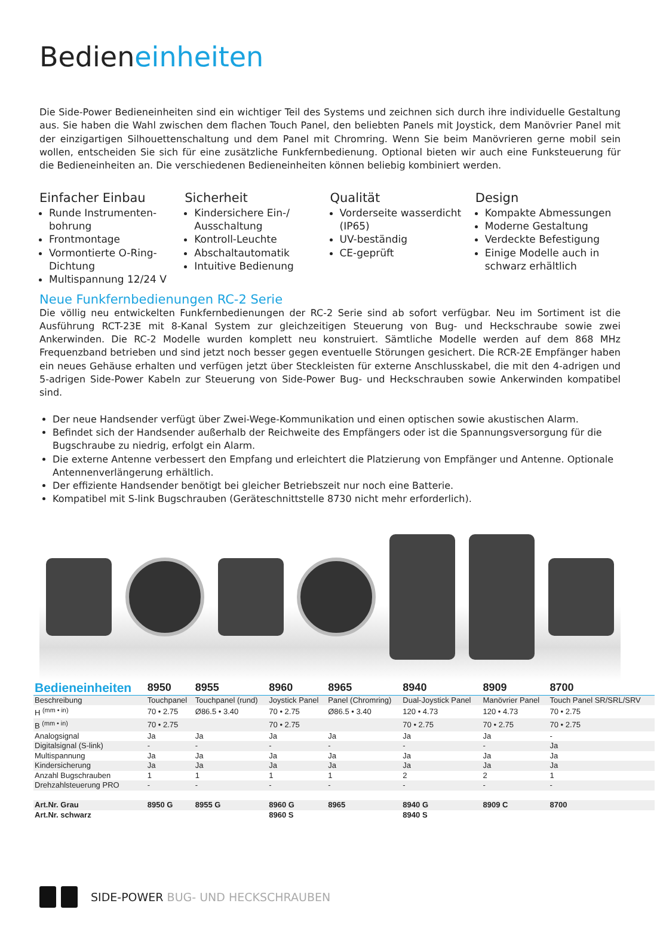Bedieneinheiten
Die Side-Power Bedieneinheiten sind ein wichtiger Teil des Systems und zeichnen sich durch ihre individuelle Gestaltung aus. Sie haben die Wahl zwischen dem flachen Touch Panel, den beliebten Panels mit Joystick, dem Manövrier Panel mit der einzigartigen Silhouettenschaltung und dem Panel mit Chromring. Wenn Sie beim Manövrieren gerne mobil sein wollen, entscheiden Sie sich für eine zusätzliche Funkfernbedienung. Optional bieten wir auch eine Funksteuerung für die Bedieneinheiten an. Die verschiedenen Bedieneinheiten können beliebig kombiniert werden.
Einfacher Einbau
Runde Instrumenten-bohrung
Frontmontage
Vormontierte O-Ring-Dichtung
Multispannung 12/24 V
Sicherheit
Kindersichere Ein-/ Ausschaltung
Kontroll-Leuchte
Abschaltautomatik
Intuitive Bedienung
Qualität
Vorderseite wasserdicht (IP65)
UV-beständig
CE-geprüft
Design
Kompakte Abmessungen
Moderne Gestaltung
Verdeckte Befestigung
Einige Modelle auch in schwarz erhältlich
Neue Funkfernbedienungen RC-2 Serie
Die völlig neu entwickelten Funkfernbedienungen der RC-2 Serie sind ab sofort verfügbar. Neu im Sortiment ist die Ausführung RCT-23E mit 8-Kanal System zur gleichzeitigen Steuerung von Bug- und Heckschraube sowie zwei Ankerwinden. Die RC-2 Modelle wurden komplett neu konstruiert. Sämtliche Modelle werden auf dem 868 MHz Frequenzband betrieben und sind jetzt noch besser gegen eventuelle Störungen gesichert. Die RCR-2E Empfänger haben ein neues Gehäuse erhalten und verfügen jetzt über Steckleisten für externe Anschlusskabel, die mit den 4-adrigen und 5-adrigen Side-Power Kabeln zur Steuerung von Side-Power Bug- und Heckschrauben sowie Ankerwinden kompatibel sind.
Der neue Handsender verfügt über Zwei-Wege-Kommunikation und einen optischen sowie akustischen Alarm.
Befindet sich der Handsender außerhalb der Reichweite des Empfängers oder ist die Spannungsversorgung für die Bugschraube zu niedrig, erfolgt ein Alarm.
Die externe Antenne verbessert den Empfang und erleichtert die Platzierung von Empfänger und Antenne. Optionale Antennenverlängerung erhältlich.
Der effiziente Handsender benötigt bei gleicher Betriebszeit nur noch eine Batterie.
Kompatibel mit S-link Bugschrauben (Geräteschnittstelle 8730 nicht mehr erforderlich).
| Bedieneinheiten | 8950 | 8955 | 8960 | 8965 | 8940 | 8909 | 8700 |
| --- | --- | --- | --- | --- | --- | --- | --- |
| Beschreibung | Touchpanel | Touchpanel (rund) | Joystick Panel | Panel (Chromring) | Dual-Joystick Panel | Manövrier Panel | Touch Panel SR/SRL/SRV |
| H <sup>(mm • in)</sup> | 70 • 2.75 | Ø86.5 • 3.40 | 70 • 2.75 | Ø86.5 • 3.40 | 120 • 4.73 | 120 • 4.73 | 70 • 2.75 |
| B <sup>(mm • in)</sup> | 70 • 2.75 | | 70 • 2.75 | | 70 • 2.75 | 70 • 2.75 | 70 • 2.75 |
| Analogsignal | Ja | Ja | Ja | Ja | Ja | Ja | - |
| Digitalsignal (S-link) | - | - | - | - | - | - | Ja |
| Multispannung | Ja | Ja | Ja | Ja | Ja | Ja | Ja |
| Kindersicherung | Ja | Ja | Ja | Ja | Ja | Ja | Ja |
| Anzahl Bugschrauben | 1 | 1 | 1 | 1 | 2 | 2 | 1 |
| Drehzahlsteuerung PRO | - | - | - | - | - | - | - |
| Art.Nr. Grau | 8950 G | 8955 G | 8960 G | 8965 | 8940 G | 8909 C | 8700 |
| Art.Nr. schwarz | | | 8960 S | | 8940 S | | |
SIDE-POWER BUG- UND HECKSCHRAUBEN